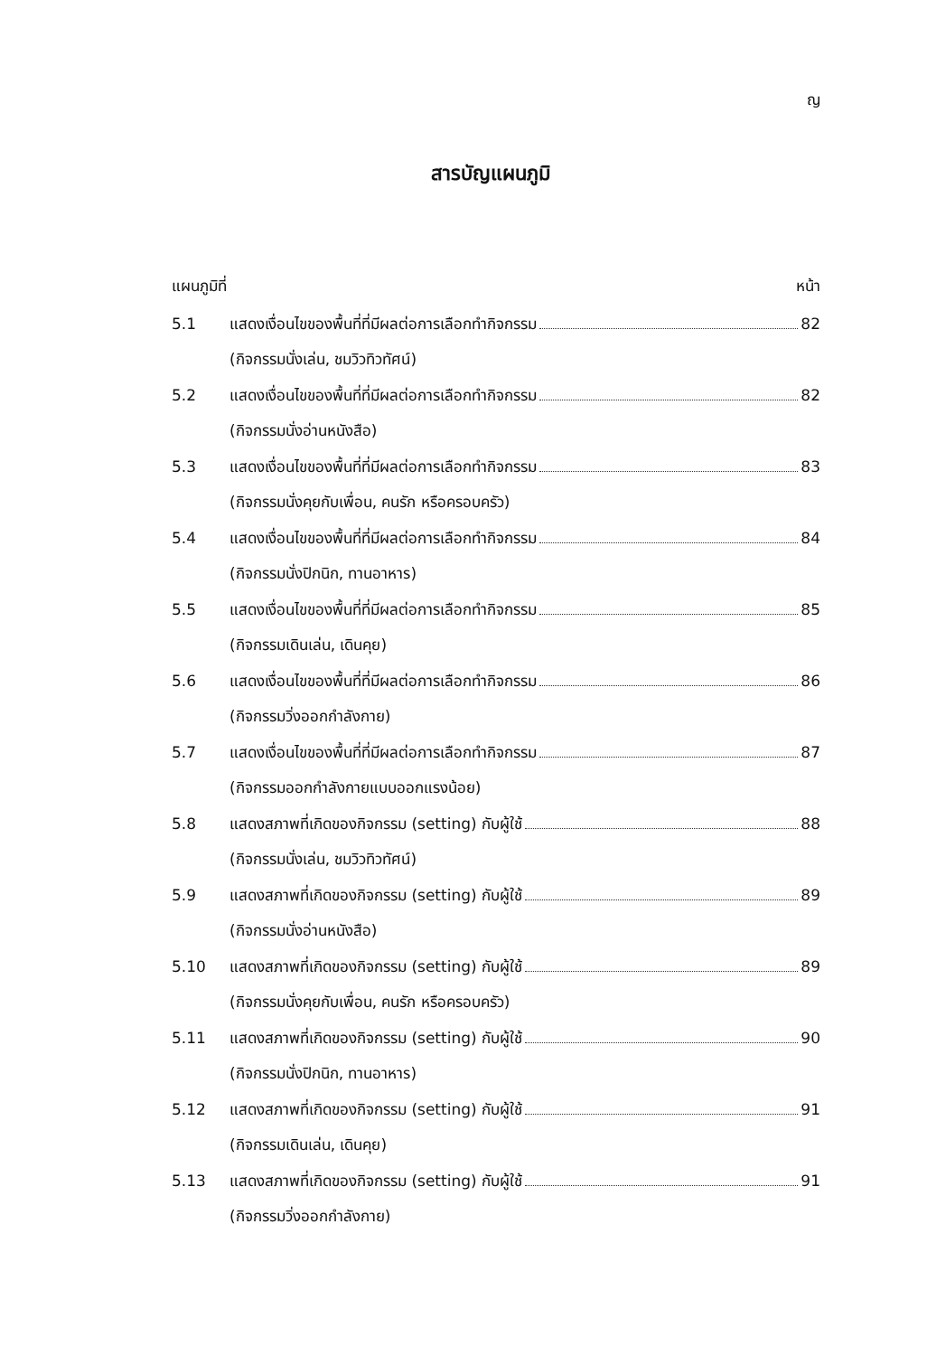ญ
สารบัญแผนภูมิ
แผนภูมิที่ หน้า
5.1 แสดงเงื่อนไขของพื้นที่ที่มีผลต่อการเลือกทำกิจกรรม 82
(กิจกรรมนั่งเล่น, ชมวิวทิวทัศน์)
5.2 แสดงเงื่อนไขของพื้นที่ที่มีผลต่อการเลือกทำกิจกรรม 82
(กิจกรรมนั่งอ่านหนังสือ)
5.3 แสดงเงื่อนไขของพื้นที่ที่มีผลต่อการเลือกทำกิจกรรม 83
(กิจกรรมนั่งคุยกับเพื่อน, คนรัก หรือครอบครัว)
5.4 แสดงเงื่อนไขของพื้นที่ที่มีผลต่อการเลือกทำกิจกรรม 84
(กิจกรรมนั่งปิกนิก, ทานอาหาร)
5.5 แสดงเงื่อนไขของพื้นที่ที่มีผลต่อการเลือกทำกิจกรรม 85
(กิจกรรมเดินเล่น, เดินคุย)
5.6 แสดงเงื่อนไขของพื้นที่ที่มีผลต่อการเลือกทำกิจกรรม 86
(กิจกรรมวิ่งออกกำลังกาย)
5.7 แสดงเงื่อนไขของพื้นที่ที่มีผลต่อการเลือกทำกิจกรรม 87
(กิจกรรมออกกำลังกายแบบออกแรงน้อย)
5.8 แสดงสภาพที่เกิดของกิจกรรม (setting) กับผู้ใช้ 88
(กิจกรรมนั่งเล่น, ชมวิวทิวทัศน์)
5.9 แสดงสภาพที่เกิดของกิจกรรม (setting) กับผู้ใช้ 89
(กิจกรรมนั่งอ่านหนังสือ)
5.10 แสดงสภาพที่เกิดของกิจกรรม (setting) กับผู้ใช้ 89
(กิจกรรมนั่งคุยกับเพื่อน, คนรัก หรือครอบครัว)
5.11 แสดงสภาพที่เกิดของกิจกรรม (setting) กับผู้ใช้ 90
(กิจกรรมนั่งปิกนิก, ทานอาหาร)
5.12 แสดงสภาพที่เกิดของกิจกรรม (setting) กับผู้ใช้ 91
(กิจกรรมเดินเล่น, เดินคุย)
5.13 แสดงสภาพที่เกิดของกิจกรรม (setting) กับผู้ใช้ 91
(กิจกรรมวิ่งออกกำลังกาย)